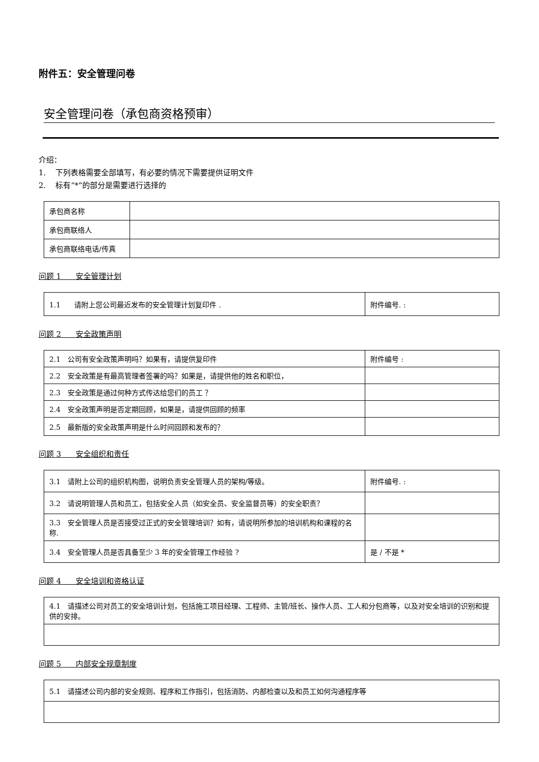附件五：安全管理问卷
安全管理问卷（承包商资格预审）
介绍：
1. 下列表格需要全部填写，有必要的情况下需要提供证明文件
2. 标有“*”的部分是需要进行选择的
| 承包商名称 | |
| 承包商联络人 | |
| 承包商联络电话/传真 | |
问题 1 安全管理计划
| 1.1 请附上您公司最近发布的安全管理计划复印件 . | 附件编号. : |
问题 2 安全政策声明
| 2.1 公司有安全政策声明吗？如果有，请提供复印件 | 附件编号 : |
| 2.2 安全政策是有最高管理者签署的吗？如果是，请提供他的姓名和职位， | |
| 2.3 安全政策是通过何种方式传达给您们的员工 ？ | |
| 2.4 安全政策声明是否定期回顾，如果是，请提供回顾的频率 | |
| 2.5 最新版的安全政策声明是什么时间回顾和发布的？ | |
问题 3 安全组织和责任
| 3.1 请附上公司的组织机构图，说明负责安全管理人员的架构/等级。 | 附件编号. : |
| 3.2 请说明管理人员和员工，包括安全人员（如安全员、安全监督员等）的安全职责？ | |
| 3.3 安全管理人员是否接受过正式的安全管理培训？如有，请说明所参加的培训机构和课程的名称. | |
| 3.4 安全管理人员是否具备至少 3 年的安全管理工作经验 ? | 是 / 不是 * |
问题 4 安全培训和资格认证
| 4.1 请描述公司对员工的安全培训计划，包括施工项目经理、工程师、主管/班长、操作人员、工人和分包商等，以及对安全培训的识别和提供的安排。 |
问题 5 内部安全规章制度
| 5.1 请描述公司内部的安全规则、程序和工作指引，包括消防、内部检查以及和员工如何沟通程序等 |